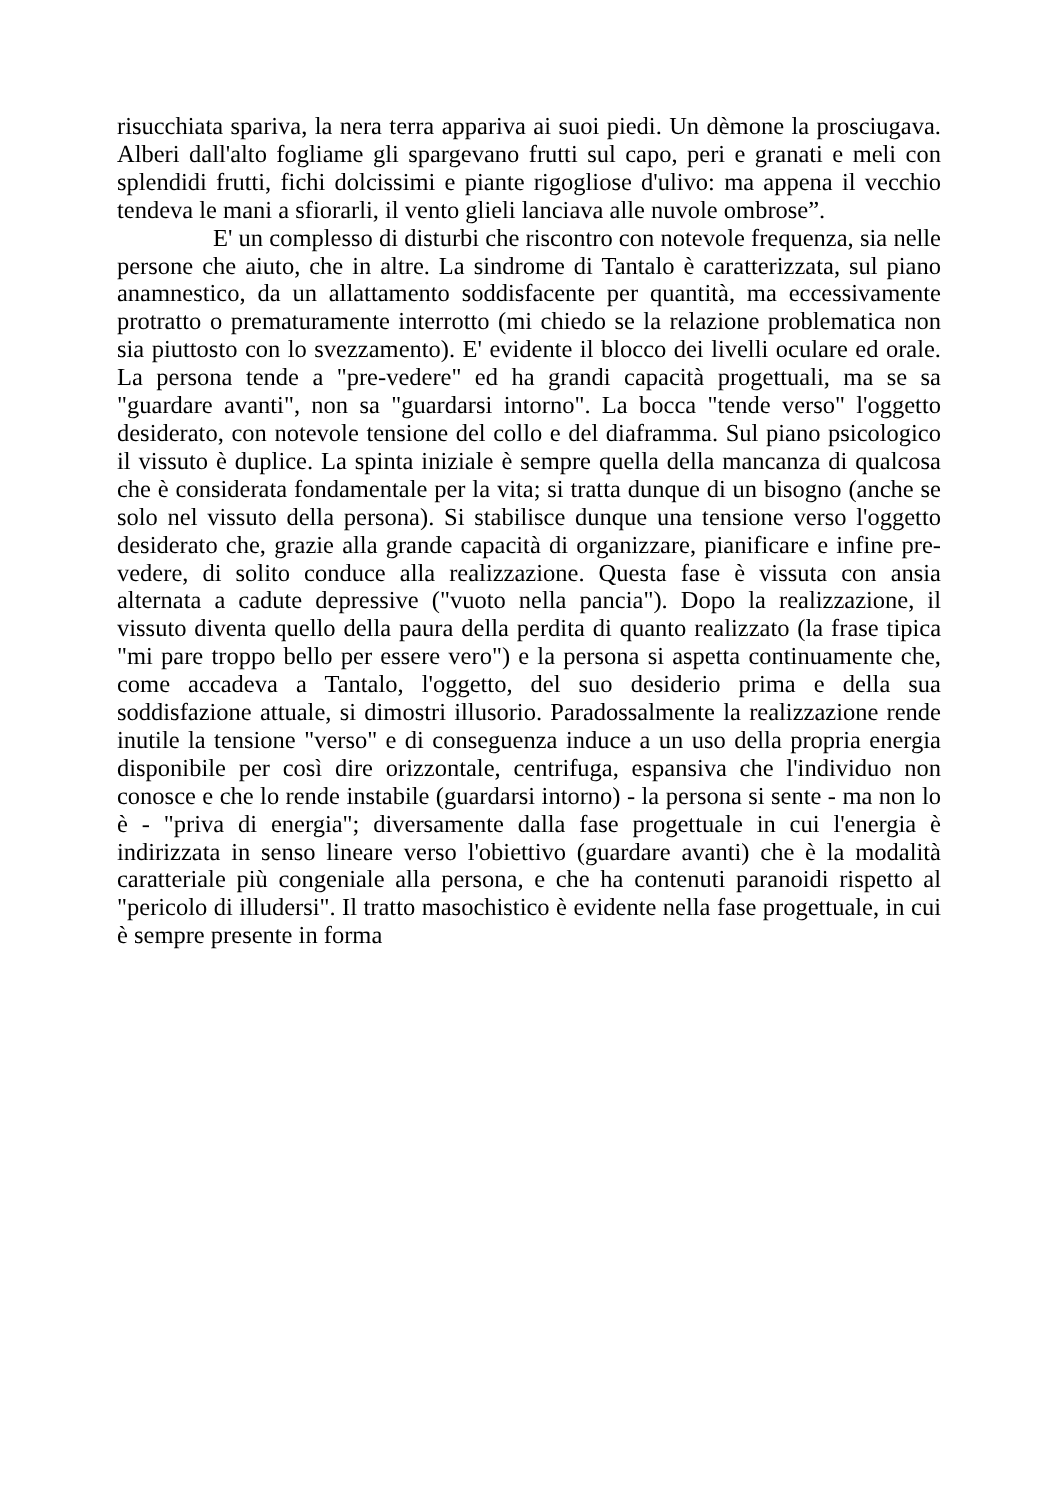risucchiata spariva, la nera terra appariva ai suoi piedi. Un dèmone la prosciugava. Alberi dall'alto fogliame gli spargevano frutti sul capo, peri e granati e meli con splendidi frutti, fichi dolcissimi e piante rigogliose d'ulivo: ma appena il vecchio tendeva le mani a sfiorarli, il vento glieli lanciava alle nuvole ombrose”.
E' un complesso di disturbi che riscontro con notevole frequenza, sia nelle persone che aiuto, che in altre. La sindrome di Tantalo è caratterizzata, sul piano anamnestico, da un allattamento soddisfacente per quantità, ma eccessivamente protratto o prematuramente interrotto (mi chiedo se la relazione problematica non sia piuttosto con lo svezzamento). E' evidente il blocco dei livelli oculare ed orale. La persona tende a "pre-vedere" ed ha grandi capacità progettuali, ma se sa "guardare avanti", non sa "guardarsi intorno". La bocca "tende verso" l'oggetto desiderato, con notevole tensione del collo e del diaframma. Sul piano psicologico il vissuto è duplice. La spinta iniziale è sempre quella della mancanza di qualcosa che è considerata fondamentale per la vita; si tratta dunque di un bisogno (anche se solo nel vissuto della persona). Si stabilisce dunque una tensione verso l'oggetto desiderato che, grazie alla grande capacità di organizzare, pianificare e infine pre-vedere, di solito conduce alla realizzazione. Questa fase è vissuta con ansia alternata a cadute depressive ("vuoto nella pancia"). Dopo la realizzazione, il vissuto diventa quello della paura della perdita di quanto realizzato (la frase tipica "mi pare troppo bello per essere vero") e la persona si aspetta continuamente che, come accadeva a Tantalo, l'oggetto, del suo desiderio prima e della sua soddisfazione attuale, si dimostri illusorio. Paradossalmente la realizzazione rende inutile la tensione "verso" e di conseguenza induce a un uso della propria energia disponibile per così dire orizzontale, centrifuga, espansiva che l'individuo non conosce e che lo rende instabile (guardarsi intorno) - la persona si sente - ma non lo è - "priva di energia"; diversamente dalla fase progettuale in cui l'energia è indirizzata in senso lineare verso l'obiettivo (guardare avanti) che è la modalità caratteriale più congeniale alla persona, e che ha contenuti paranoidi rispetto al "pericolo di illudersi". Il tratto masochistico è evidente nella fase progettuale, in cui è sempre presente in forma